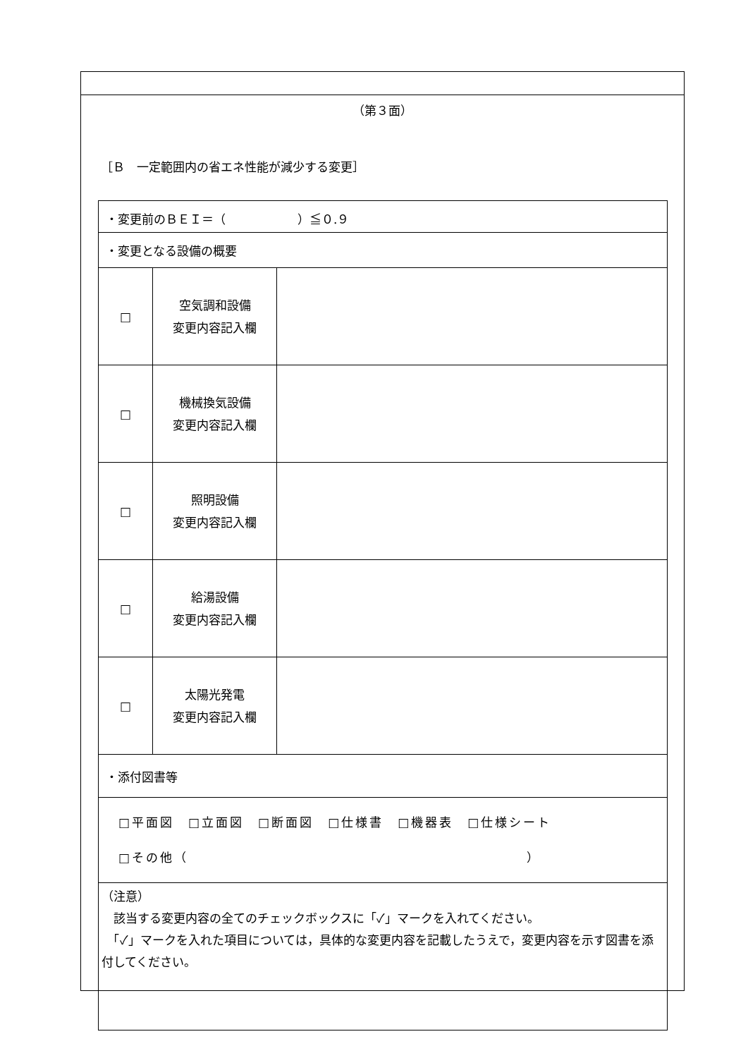（第３面）
［Ｂ　一定範囲内の省エネ性能が減少する変更］
| ・変更前のＢＥＩ＝（ ）≦０.９ | | |
| ・変更となる設備の概要 | | |
| □ | 空気調和設備 変更内容記入欄 | |
| □ | 機械換気設備 変更内容記入欄 | |
| □ | 照明設備 変更内容記入欄 | |
| □ | 給湯設備 変更内容記入欄 | |
| □ | 太陽光発電 変更内容記入欄 | |
| ・添付図書等 | | |
| □平面図 □立面図 □断面図 □仕様書 □機器表 □仕様シート □その他（ ） | | |
| （注意） 該当する変更内容の全てのチェックボックスに「✓」マークを入れてください。 「✓」マークを入れた項目については，具体的な変更内容を記載したうえで，変更内容を示す図書を添付してください。 | | |